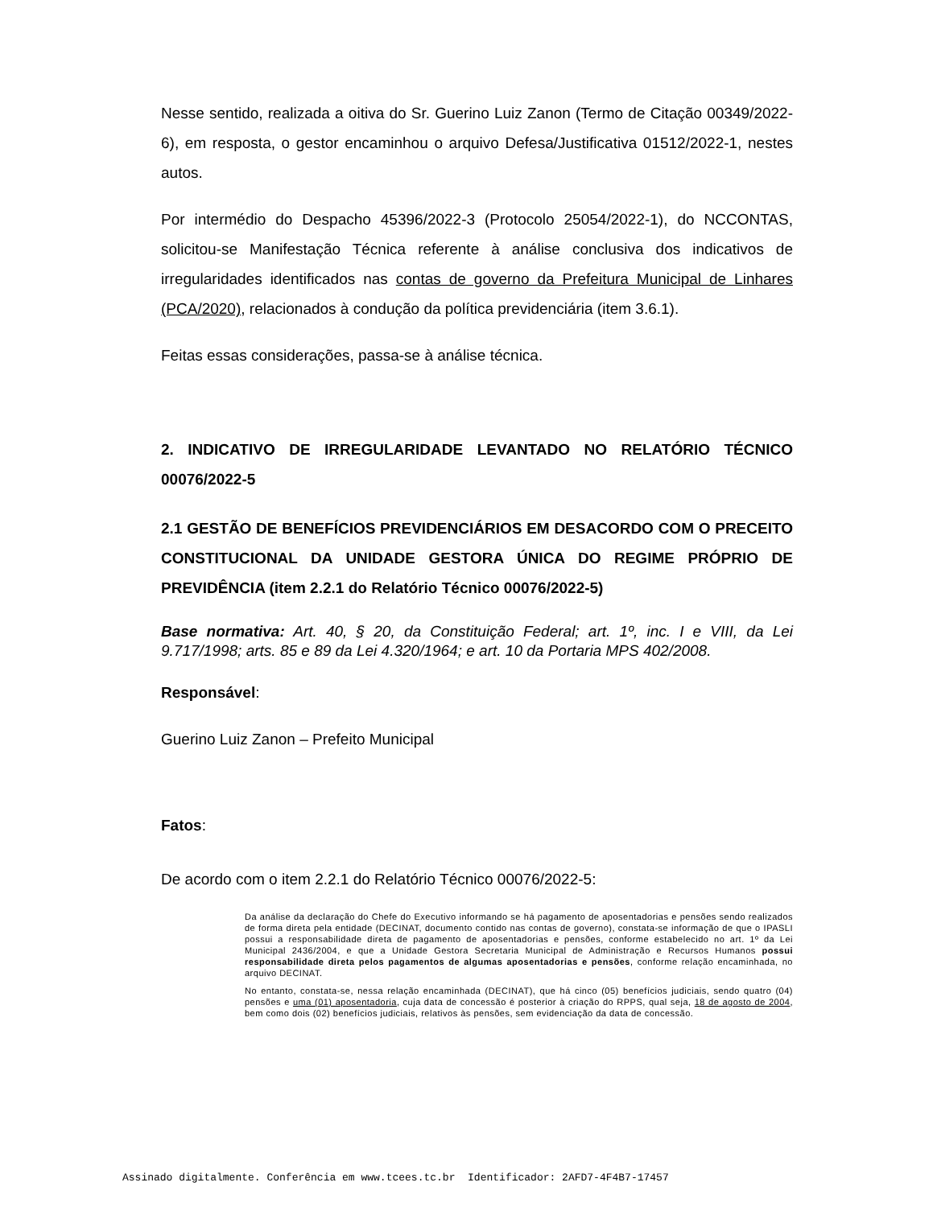Nesse sentido, realizada a oitiva do Sr. Guerino Luiz Zanon (Termo de Citação 00349/2022-6), em resposta, o gestor encaminhou o arquivo Defesa/Justificativa 01512/2022-1, nestes autos.
Por intermédio do Despacho 45396/2022-3 (Protocolo 25054/2022-1), do NCCONTAS, solicitou-se Manifestação Técnica referente à análise conclusiva dos indicativos de irregularidades identificados nas contas de governo da Prefeitura Municipal de Linhares (PCA/2020), relacionados à condução da política previdenciária (item 3.6.1).
Feitas essas considerações, passa-se à análise técnica.
2. INDICATIVO DE IRREGULARIDADE LEVANTADO NO RELATÓRIO TÉCNICO 00076/2022-5
2.1 GESTÃO DE BENEFÍCIOS PREVIDENCIÁRIOS EM DESACORDO COM O PRECEITO CONSTITUCIONAL DA UNIDADE GESTORA ÚNICA DO REGIME PRÓPRIO DE PREVIDÊNCIA (item 2.2.1 do Relatório Técnico 00076/2022-5)
Base normativa: Art. 40, § 20, da Constituição Federal; art. 1º, inc. I e VIII, da Lei 9.717/1998; arts. 85 e 89 da Lei 4.320/1964; e art. 10 da Portaria MPS 402/2008.
Responsável:
Guerino Luiz Zanon – Prefeito Municipal
Fatos:
De acordo com o item 2.2.1 do Relatório Técnico 00076/2022-5:
Da análise da declaração do Chefe do Executivo informando se há pagamento de aposentadorias e pensões sendo realizados de forma direta pela entidade (DECINAT, documento contido nas contas de governo), constata-se informação de que o IPASLI possui a responsabilidade direta de pagamento de aposentadorias e pensões, conforme estabelecido no art. 1º da Lei Municipal 2436/2004, e que a Unidade Gestora Secretaria Municipal de Administração e Recursos Humanos possui responsabilidade direta pelos pagamentos de algumas aposentadorias e pensões, conforme relação encaminhada, no arquivo DECINAT.
No entanto, constata-se, nessa relação encaminhada (DECINAT), que há cinco (05) benefícios judiciais, sendo quatro (04) pensões e uma (01) aposentadoria, cuja data de concessão é posterior à criação do RPPS, qual seja, 18 de agosto de 2004, bem como dois (02) benefícios judiciais, relativos às pensões, sem evidenciação da data de concessão.
Assinado digitalmente. Conferência em www.tcees.tc.br Identificador: 2AFD7-4F4B7-17457